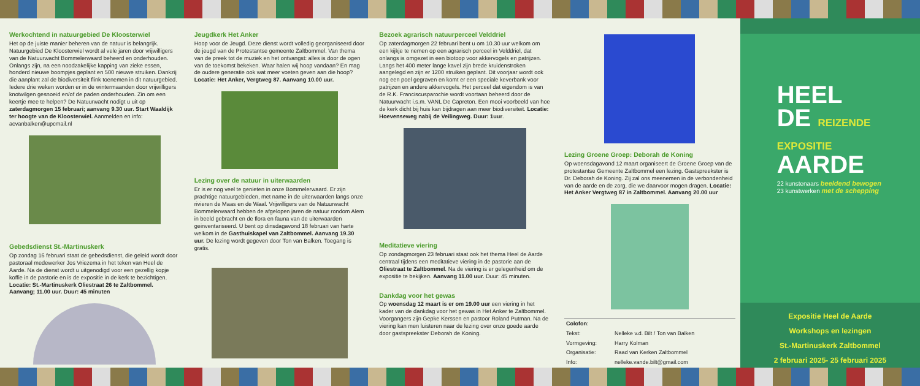Werkochtend in natuurgebied De Kloosterwiel
Het op de juiste manier beheren van de natuur is belangrijk. Natuurgebied De Kloosterwiel wordt al vele jaren door vrijwilligers van de Natuurwacht Bommelerwaard beheerd en onderhouden. Onlangs zijn, na een noodzakelijke kapping van zieke essen, honderd nieuwe boompjes geplant en 500 nieuwe struiken. Dankzij die aanplant zal de biodiversiteit flink toenemen in dit natuurgebied. Iedere drie weken worden er in de wintermaanden door vrijwilligers knotwilgen gesnoeid en/of de paden onderhouden. Zin om een keertje mee te helpen? De Natuurwacht nodigt u uit op zaterdagmorgen 15 februari; aanvang 9.30 uur. Start Waaldijk ter hoogte van de Kloosterwiel. Aanmelden en info: acvanbalken@upcmail.nl
Gebedsdienst St.-Martinuskerk
Op zondag 16 februari staat de gebedsdienst, die geleid wordt door pastoraal medewerker Jos Vriezema in het teken van Heel de Aarde. Na de dienst wordt u uitgenodigd voor een gezellig kopje koffie in de pastorie en is de expositie in de kerk te bezichtigen. Locatie: St.-Martinuskerk Oliestraat 26 te Zaltbommel. Aanvang; 11.00 uur. Duur: 45 minuten
Jeugdkerk Het Anker
Hoop voor de Jeugd. Deze dienst wordt volledig georganiseerd door de jeugd van de Protestantse gemeente Zaltbommel. Van thema van de preek tot de muziek en het ontvangst: alles is door de ogen van de toekomst bekeken. Waar halen wij hoop vandaan? En mag de oudere generatie ook wat meer voeten geven aan die hoop? Locatie: Het Anker, Vergtweg 87. Aanvang 10.00 uur.
Lezing over de natuur in uiterwaarden
Er is er nog veel te genieten in onze Bommelerwaard. Er zijn prachtige natuurgebieden, met name in de uiterwaarden langs onze rivieren de Maas en de Waal. Vrijwilligers van de Natuurwacht Bommelerwaard hebben de afgelopen jaren de natuur rondom Alem in beeld gebracht en de flora en fauna van de uiterwaarden geinventariseerd. U bent op dinsdagavond 18 februari van harte welkom in de Gasthuiskapel van Zaltbommel. Aanvang 19.30 uur. De lezing wordt gegeven door Ton van Balken. Toegang is gratis.
Bezoek agrarisch natuurperceel Velddriel
Op zaterdagmorgen 22 februari bent u om 10.30 uur welkom om een kijkje te nemen op een agrarisch perceel in Velddriel, dat onlangs is omgezet in een biotoop voor akkervogels en patrijzen. Langs het 400 meter lange kavel zijn brede kruidenstroken aangelegd en zijn er 1200 struiken geplant. Dit voorjaar wordt ook nog een poel gegraven en komt er een speciale keverbank voor patrijzen en andere akkervogels. Het perceel dat eigendom is van de R.K. Franciscusparochie wordt voortaan beheerd door de Natuurwacht i.s.m. VANL De Capreton. Een mooi voorbeeld van hoe de kerk dicht bij huis kan bijdragen aan meer biodiversiteit. Locatie: Hoevenseweg nabij de Veilingweg. Duur: 1uur.
Meditatieve viering
Op zondagmorgen 23 februari staat ook het thema Heel de Aarde centraal tijdens een meditatieve viering in de pastorie aan de Oliestraat te Zaltbommel. Na de viering is er gelegenheid om de expositie te bekijken. Aanvang 11.00 uur. Duur: 45 minuten.
Dankdag voor het gewas
Op woensdag 12 maart is er om 19.00 uur een viering in het kader van de dankdag voor het gewas in Het Anker te Zaltbommel. Voorgangers zijn Gepke Kerssen en pastoor Roland Putman. Na de viering kan men luisteren naar de lezing over onze goede aarde door gastspreekster Deborah de Koning.
Lezing Groene Groep: Deborah de Koning
Op woensdagavond 12 maart organiseert de Groene Groep van de protestantse Gemeente Zaltbommel een lezing. Gastspreekster is Dr. Deborah de Koning. Zij zal ons meenemen in de verbondenheid van de aarde en de zorg, die we daarvoor mogen dragen. Locatie: Het Anker Vergtweg 87 in Zaltbommel. Aanvang 20.00 uur
| Colofon : | |
| Tekst: | Nelleke v.d. Bilt / Ton van Balken |
| Vormgeving: | Harry Kolman |
| Organisatie: | Raad van Kerken Zaltbommel |
| Info: | nelleke.vande.bilt@gmail.com |
HEEL
DE REIZENDE EXPOSITIE
AARDE
22 kunstenaars beeldend bewogen
23 kunstwerken met de schepping
Expositie Heel de Aarde
Workshops en lezingen
St.-Martinuskerk Zaltbommel
2 februari 2025- 25 februari 2025